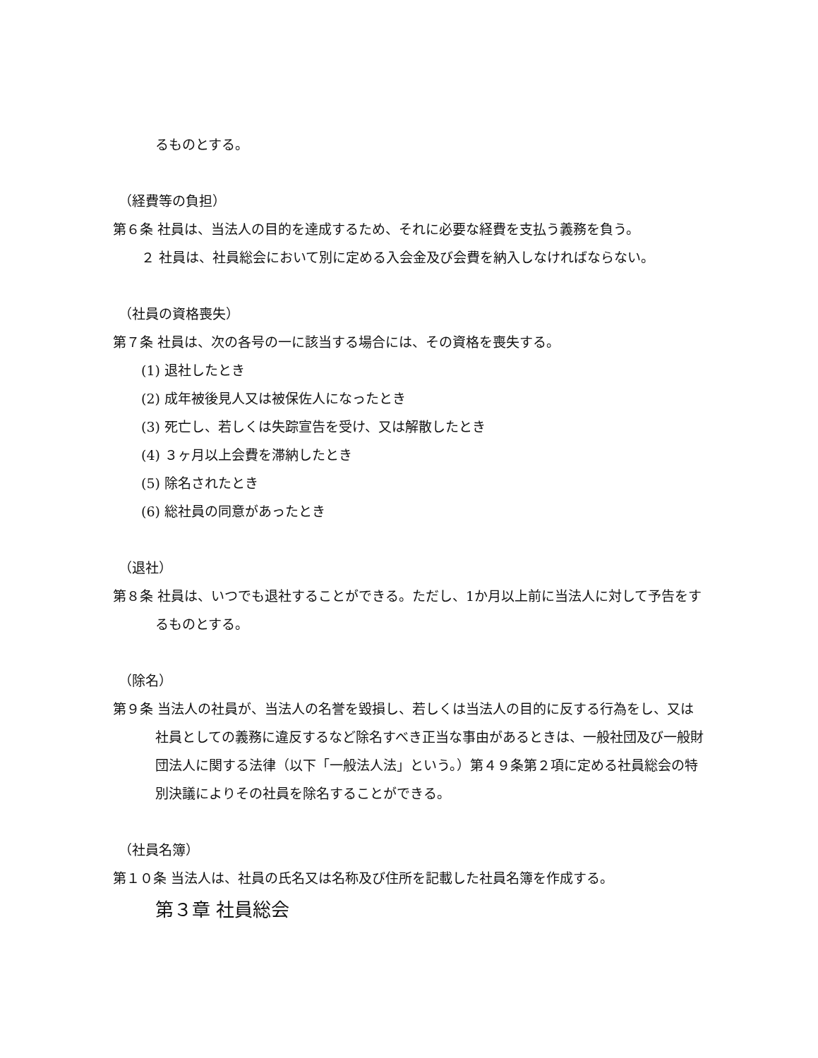るものとする。
（経費等の負担）
第６条 社員は、当法人の目的を達成するため、それに必要な経費を支払う義務を負う。
２ 社員は、社員総会において別に定める入会金及び会費を納入しなければならない。
（社員の資格喪失）
第７条 社員は、次の各号の一に該当する場合には、その資格を喪失する。
(1) 退社したとき
(2) 成年被後見人又は被保佐人になったとき
(3) 死亡し、若しくは失踪宣告を受け、又は解散したとき
(4) ３ヶ月以上会費を滞納したとき
(5) 除名されたとき
(6) 総社員の同意があったとき
（退社）
第８条 社員は、いつでも退社することができる。ただし、1か月以上前に当法人に対して予告をするものとする。
（除名）
第９条 当法人の社員が、当法人の名誉を毀損し、若しくは当法人の目的に反する行為をし、又は社員としての義務に違反するなど除名すべき正当な事由があるときは、一般社団及び一般財団法人に関する法律（以下「一般法人法」という。）第４９条第２項に定める社員総会の特別決議によりその社員を除名することができる。
（社員名簿）
第１０条 当法人は、社員の氏名又は名称及び住所を記載した社員名簿を作成する。
第３章 社員総会